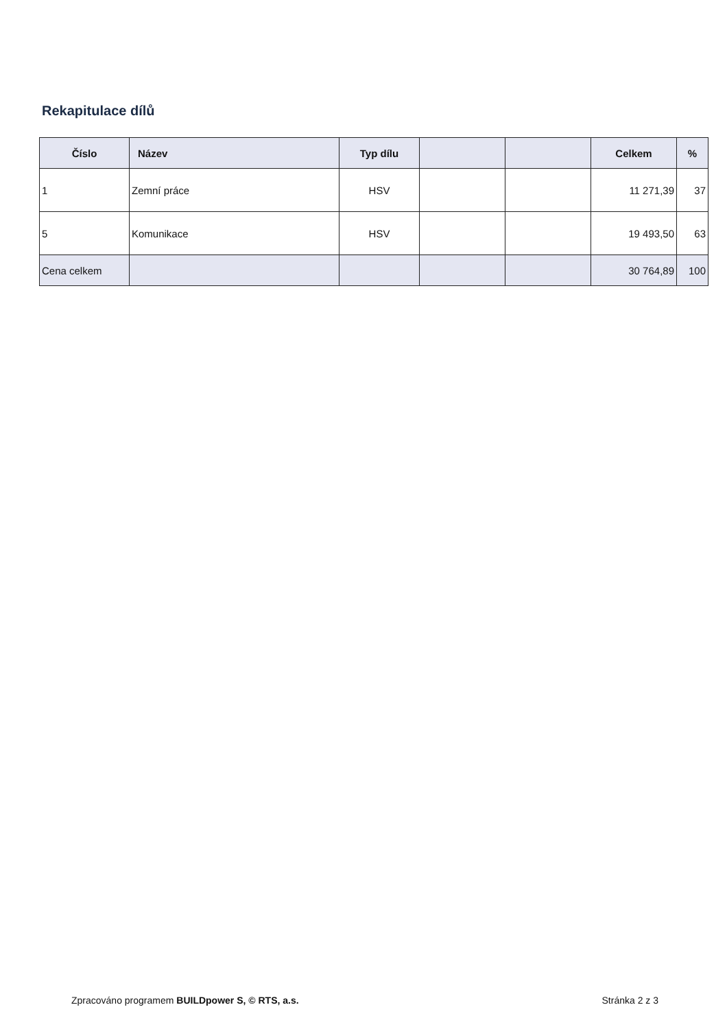Rekapitulace dílů
| Číslo | Název | Typ dílu | | | Celkem | % |
| --- | --- | --- | --- | --- | --- | --- |
| 1 | Zemní práce | HSV | | | 11 271,39 | 37 |
| 5 | Komunikace | HSV | | | 19 493,50 | 63 |
| Cena celkem | | | | | 30 764,89 | 100 |
Zpracováno programem BUILDpower S, © RTS, a.s. Stránka 2 z 3